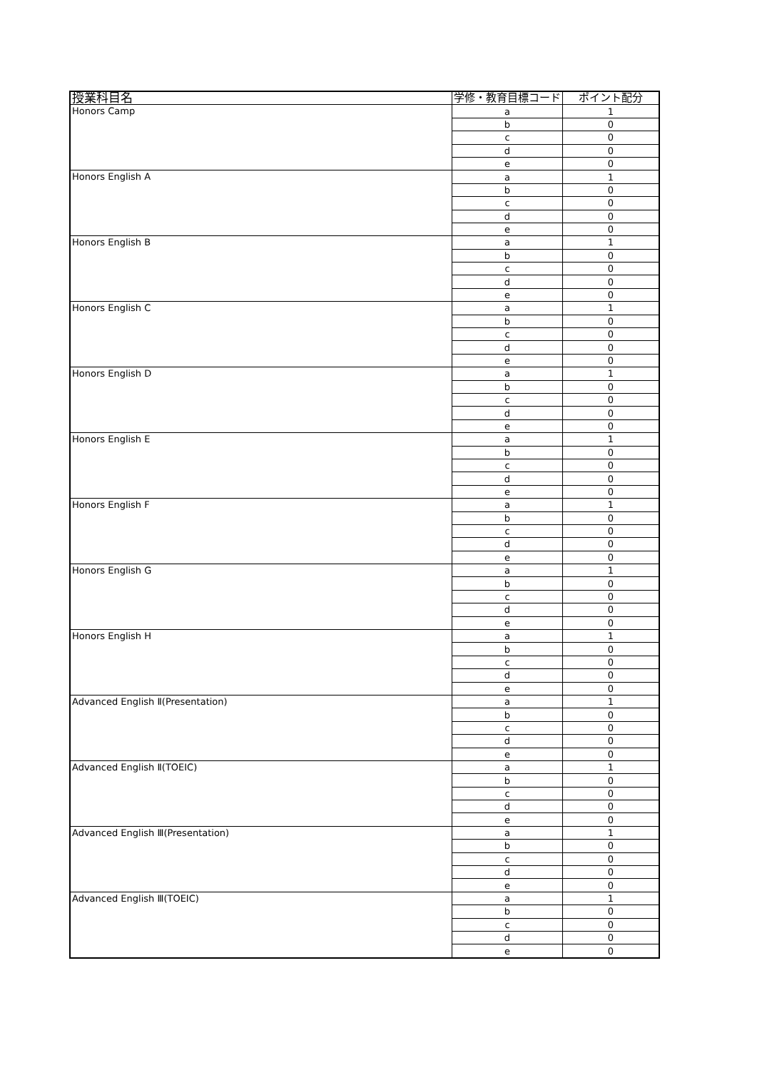| 授業科目名 | 学修・教育目標コード | ポイント配分 |
| --- | --- | --- |
| Honors Camp | a | 1 |
| | b | 0 |
| | c | 0 |
| | d | 0 |
| | e | 0 |
| Honors English A | a | 1 |
| | b | 0 |
| | c | 0 |
| | d | 0 |
| | e | 0 |
| Honors English B | a | 1 |
| | b | 0 |
| | c | 0 |
| | d | 0 |
| | e | 0 |
| Honors English C | a | 1 |
| | b | 0 |
| | c | 0 |
| | d | 0 |
| | e | 0 |
| Honors English D | a | 1 |
| | b | 0 |
| | c | 0 |
| | d | 0 |
| | e | 0 |
| Honors English E | a | 1 |
| | b | 0 |
| | c | 0 |
| | d | 0 |
| | e | 0 |
| Honors English F | a | 1 |
| | b | 0 |
| | c | 0 |
| | d | 0 |
| | e | 0 |
| Honors English G | a | 1 |
| | b | 0 |
| | c | 0 |
| | d | 0 |
| | e | 0 |
| Honors English H | a | 1 |
| | b | 0 |
| | c | 0 |
| | d | 0 |
| | e | 0 |
| Advanced English Ⅱ(Presentation) | a | 1 |
| | b | 0 |
| | c | 0 |
| | d | 0 |
| | e | 0 |
| Advanced English Ⅱ(TOEIC) | a | 1 |
| | b | 0 |
| | c | 0 |
| | d | 0 |
| | e | 0 |
| Advanced English Ⅲ(Presentation) | a | 1 |
| | b | 0 |
| | c | 0 |
| | d | 0 |
| | e | 0 |
| Advanced English Ⅲ(TOEIC) | a | 1 |
| | b | 0 |
| | c | 0 |
| | d | 0 |
| | e | 0 |